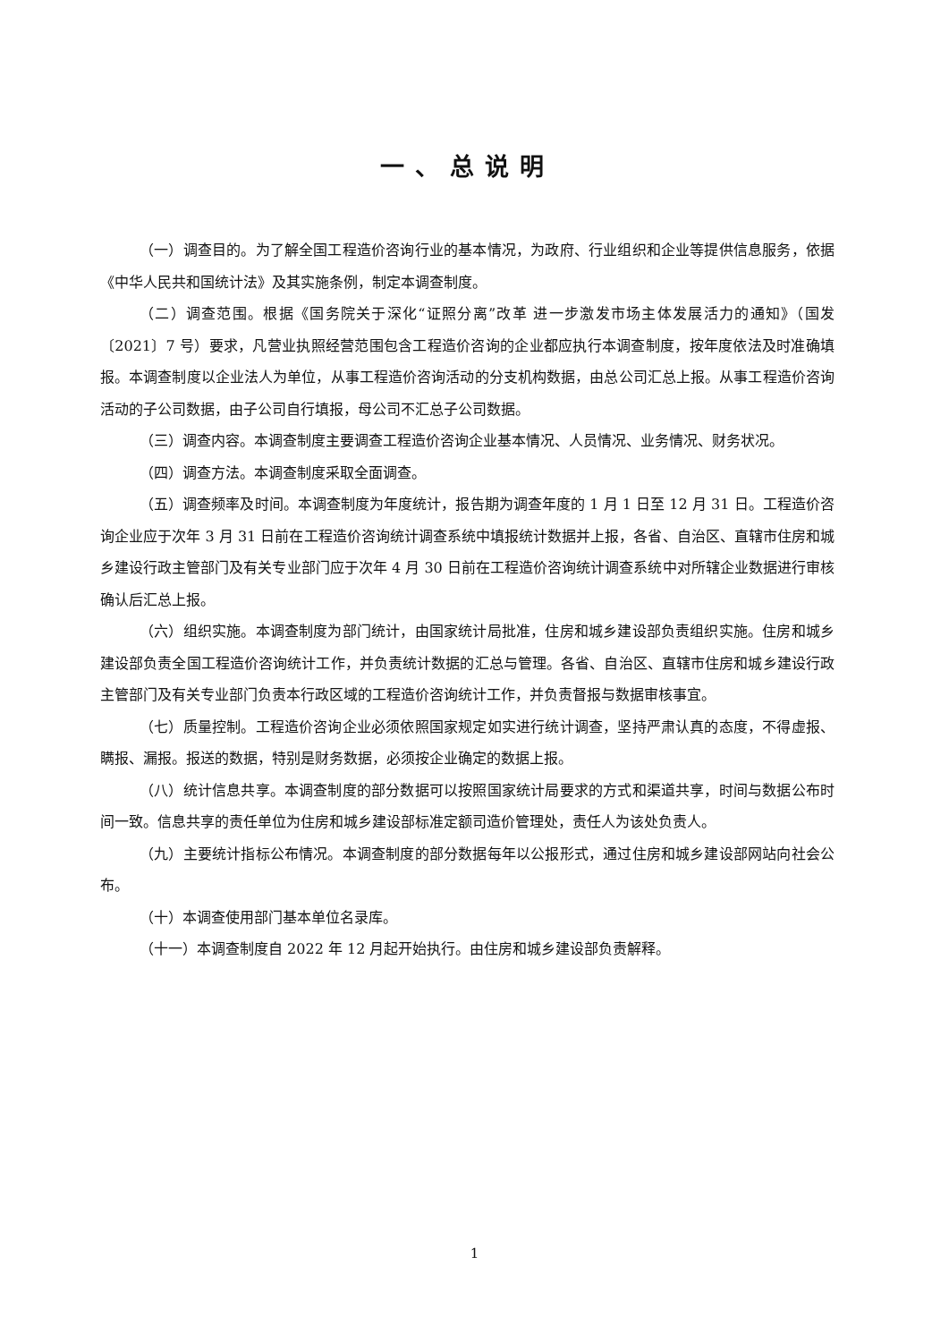一、总说明
（一）调查目的。为了解全国工程造价咨询行业的基本情况，为政府、行业组织和企业等提供信息服务，依据《中华人民共和国统计法》及其实施条例，制定本调查制度。
（二）调查范围。根据《国务院关于深化“证照分离”改革 进一步激发市场主体发展活力的通知》（国发〔2021〕7 号）要求，凡营业执照经营范围包含工程造价咨询的企业都应执行本调查制度，按年度依法及时准确填报。本调查制度以企业法人为单位，从事工程造价咨询活动的分支机构数据，由总公司汇总上报。从事工程造价咨询活动的子公司数据，由子公司自行填报，母公司不汇总子公司数据。
（三）调查内容。本调查制度主要调查工程造价咨询企业基本情况、人员情况、业务情况、财务状况。
（四）调查方法。本调查制度采取全面调查。
（五）调查频率及时间。本调查制度为年度统计，报告期为调查年度的 1 月 1 日至 12 月 31 日。工程造价咨询企业应于次年 3 月 31 日前在工程造价咨询统计调查系统中填报统计数据并上报，各省、自治区、直辖市住房和城乡建设行政主管部门及有关专业部门应于次年 4 月 30 日前在工程造价咨询统计调查系统中对所辖企业数据进行审核确认后汇总上报。
（六）组织实施。本调查制度为部门统计，由国家统计局批准，住房和城乡建设部负责组织实施。住房和城乡建设部负责全国工程造价咨询统计工作，并负责统计数据的汇总与管理。各省、自治区、直辖市住房和城乡建设行政主管部门及有关专业部门负责本行政区域的工程造价咨询统计工作，并负责督报与数据审核事宜。
（七）质量控制。工程造价咨询企业必须依照国家规定如实进行统计调查，坚持严肃认真的态度，不得虚报、瞒报、漏报。报送的数据，特别是财务数据，必须按企业确定的数据上报。
（八）统计信息共享。本调查制度的部分数据可以按照国家统计局要求的方式和渠道共享，时间与数据公布时间一致。信息共享的责任单位为住房和城乡建设部标准定额司造价管理处，责任人为该处负责人。
（九）主要统计指标公布情况。本调查制度的部分数据每年以公报形式，通过住房和城乡建设部网站向社会公布。
（十）本调查使用部门基本单位名录库。
（十一）本调查制度自 2022 年 12 月起开始执行。由住房和城乡建设部负责解释。
1